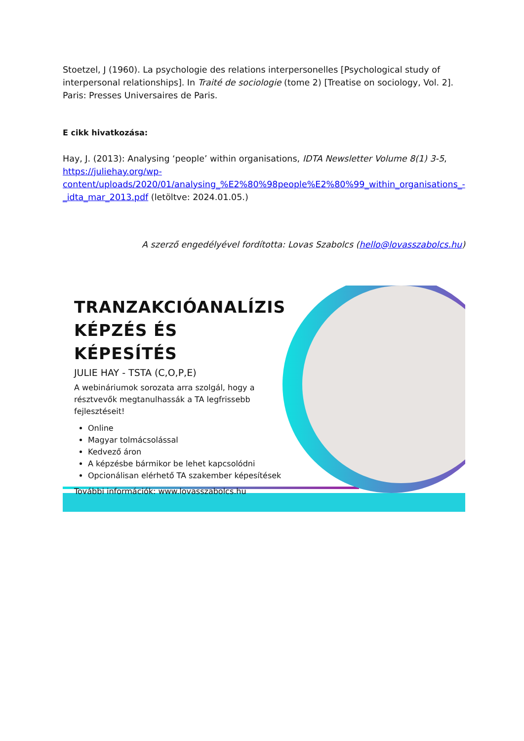Stoetzel, J (1960). La psychologie des relations interpersonelles [Psychological study of interpersonal relationships]. In Traité de sociologie (tome 2) [Treatise on sociology, Vol. 2]. Paris: Presses Universaires de Paris.
E cikk hivatkozása:
Hay, J. (2013): Analysing ‘people’ within organisations, IDTA Newsletter Volume 8(1) 3-5, https://juliehay.org/wp-content/uploads/2020/01/analysing_%E2%80%98people%E2%80%99_within_organisations_-_idta_mar_2013.pdf (letöltve: 2024.01.05.)
A szerző engedélyével fordította: Lovas Szabolcs (hello@lovasszabolcs.hu)
TRANZAKCIÓANALÍZIS KÉPZÉS ÉS KÉPESÍTÉS
JULIE HAY - TSTA (C,O,P,E)
A webináriumok sorozata arra szolgál, hogy a résztvevők megtanulhassák a TA legfrissebb fejlesztéseit!
Online
Magyar tolmácsolással
Kedvező áron
A képzésbe bármikor be lehet kapcsolódni
Opcionálisan elérhető TA szakember képesítések
További információk: www.lovasszabolcs.hu